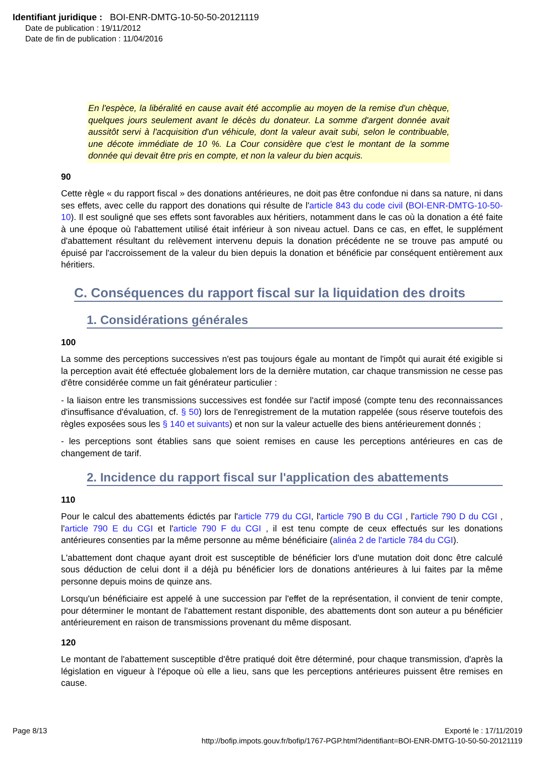Identifiant juridique : BOI-ENR-DMTG-10-50-50-20121119
Date de publication : 19/11/2012
Date de fin de publication : 11/04/2016
En l'espèce, la libéralité en cause avait été accomplie au moyen de la remise d'un chèque, quelques jours seulement avant le décès du donateur. La somme d'argent donnée avait aussitôt servi à l'acquisition d'un véhicule, dont la valeur avait subi, selon le contribuable, une décote immédiate de 10 %. La Cour considère que c'est le montant de la somme donnée qui devait être pris en compte, et non la valeur du bien acquis.
90
Cette règle « du rapport fiscal » des donations antérieures, ne doit pas être confondue ni dans sa nature, ni dans ses effets, avec celle du rapport des donations qui résulte de l'article 843 du code civil (BOI-ENR-DMTG-10-50-10). Il est souligné que ses effets sont favorables aux héritiers, notamment dans le cas où la donation a été faite à une époque où l'abattement utilisé était inférieur à son niveau actuel. Dans ce cas, en effet, le supplément d'abattement résultant du relèvement intervenu depuis la donation précédente ne se trouve pas amputé ou épuisé par l'accroissement de la valeur du bien depuis la donation et bénéficie par conséquent entièrement aux héritiers.
C. Conséquences du rapport fiscal sur la liquidation des droits
1. Considérations générales
100
La somme des perceptions successives n'est pas toujours égale au montant de l'impôt qui aurait été exigible si la perception avait été effectuée globalement lors de la dernière mutation, car chaque transmission ne cesse pas d'être considérée comme un fait générateur particulier :
- la liaison entre les transmissions successives est fondée sur l'actif imposé (compte tenu des reconnaissances d'insuffisance d'évaluation, cf. § 50) lors de l'enregistrement de la mutation rappelée (sous réserve toutefois des règles exposées sous les § 140 et suivants) et non sur la valeur actuelle des biens antérieurement donnés ;
- les perceptions sont établies sans que soient remises en cause les perceptions antérieures en cas de changement de tarif.
2. Incidence du rapport fiscal sur l'application des abattements
110
Pour le calcul des abattements édictés par l'article 779 du CGI, l'article 790 B du CGI , l'article 790 D du CGI , l'article 790 E du CGI et l'article 790 F du CGI , il est tenu compte de ceux effectués sur les donations antérieures consenties par la même personne au même bénéficiaire (alinéa 2 de l'article 784 du CGI).
L'abattement dont chaque ayant droit est susceptible de bénéficier lors d'une mutation doit donc être calculé sous déduction de celui dont il a déjà pu bénéficier lors de donations antérieures à lui faites par la même personne depuis moins de quinze ans.
Lorsqu'un bénéficiaire est appelé à une succession par l'effet de la représentation, il convient de tenir compte, pour déterminer le montant de l'abattement restant disponible, des abattements dont son auteur a pu bénéficier antérieurement en raison de transmissions provenant du même disposant.
120
Le montant de l'abattement susceptible d'être pratiqué doit être déterminé, pour chaque transmission, d'après la législation en vigueur à l'époque où elle a lieu, sans que les perceptions antérieures puissent être remises en cause.
Page 8/13 Exporté le : 17/11/2019
http://bofip.impots.gouv.fr/bofip/1767-PGP.html?identifiant=BOI-ENR-DMTG-10-50-50-20121119